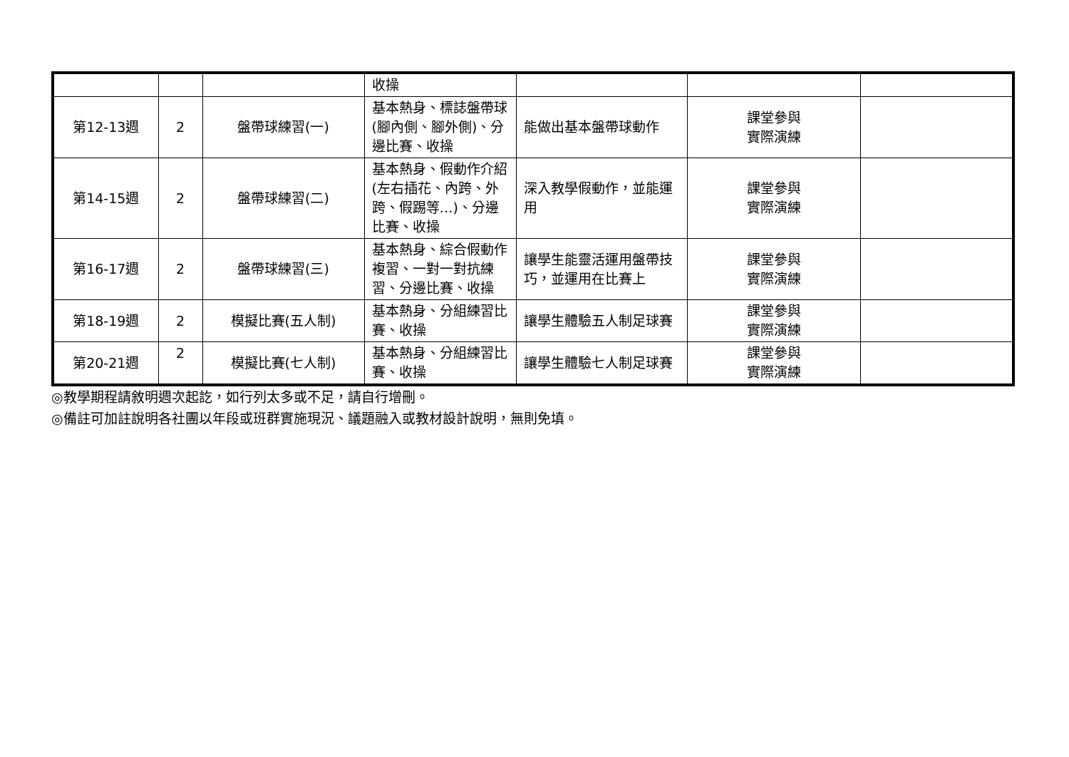| | | | 收操 | | | |
| 第12-13週 | 2 | 盤帶球練習(一) | 基本熱身、標誌盤帶球(腳內側、腳外側)、分邊比賽、收操 | 能做出基本盤帶球動作 | 課堂參與 實際演練 | |
| 第14-15週 | 2 | 盤帶球練習(二) | 基本熱身、假動作介紹(左右插花、內跨、外跨、假踢等…)、分邊比賽、收操 | 深入教學假動作，並能運用 | 課堂參與 實際演練 | |
| 第16-17週 | 2 | 盤帶球練習(三) | 基本熱身、綜合假動作複習、一對一對抗練習、分邊比賽、收操 | 讓學生能靈活運用盤帶技巧，並運用在比賽上 | 課堂參與 實際演練 | |
| 第18-19週 | 2 | 模擬比賽(五人制) | 基本熱身、分組練習比賽、收操 | 讓學生體驗五人制足球賽 | 課堂參與 實際演練 | |
| 第20-21週 | 2 | 模擬比賽(七人制) | 基本熱身、分組練習比賽、收操 | 讓學生體驗七人制足球賽 | 課堂參與 實際演練 | |
◎教學期程請敘明週次起訖，如行列太多或不足，請自行增刪。
◎備註可加註說明各社團以年段或班群實施現況、議題融入或教材設計說明，無則免填。